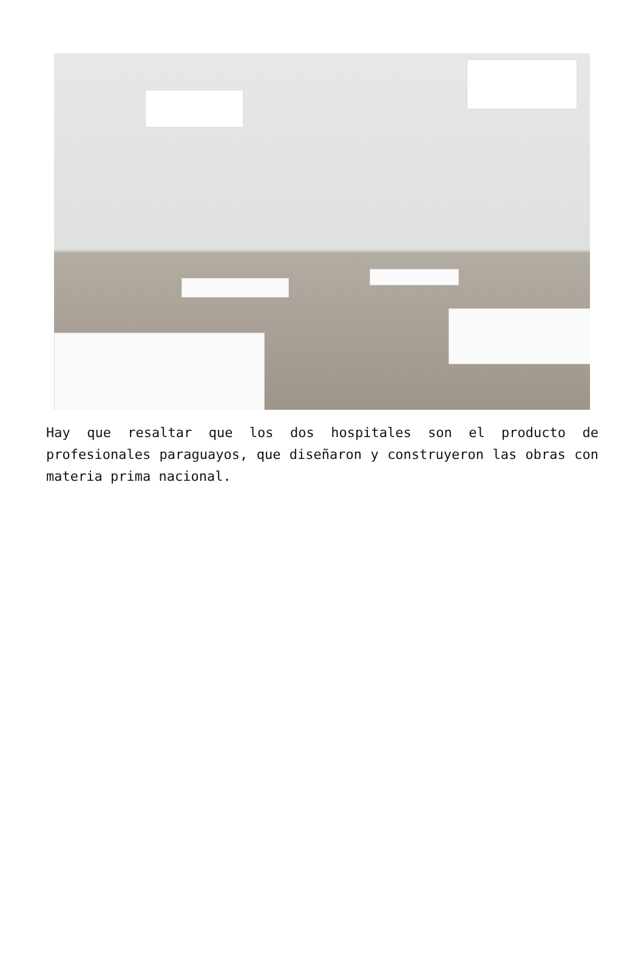Hay que resaltar que los dos hospitales son el producto de profesionales paraguayos, que diseñaron y construyeron las obras con materia prima nacional.